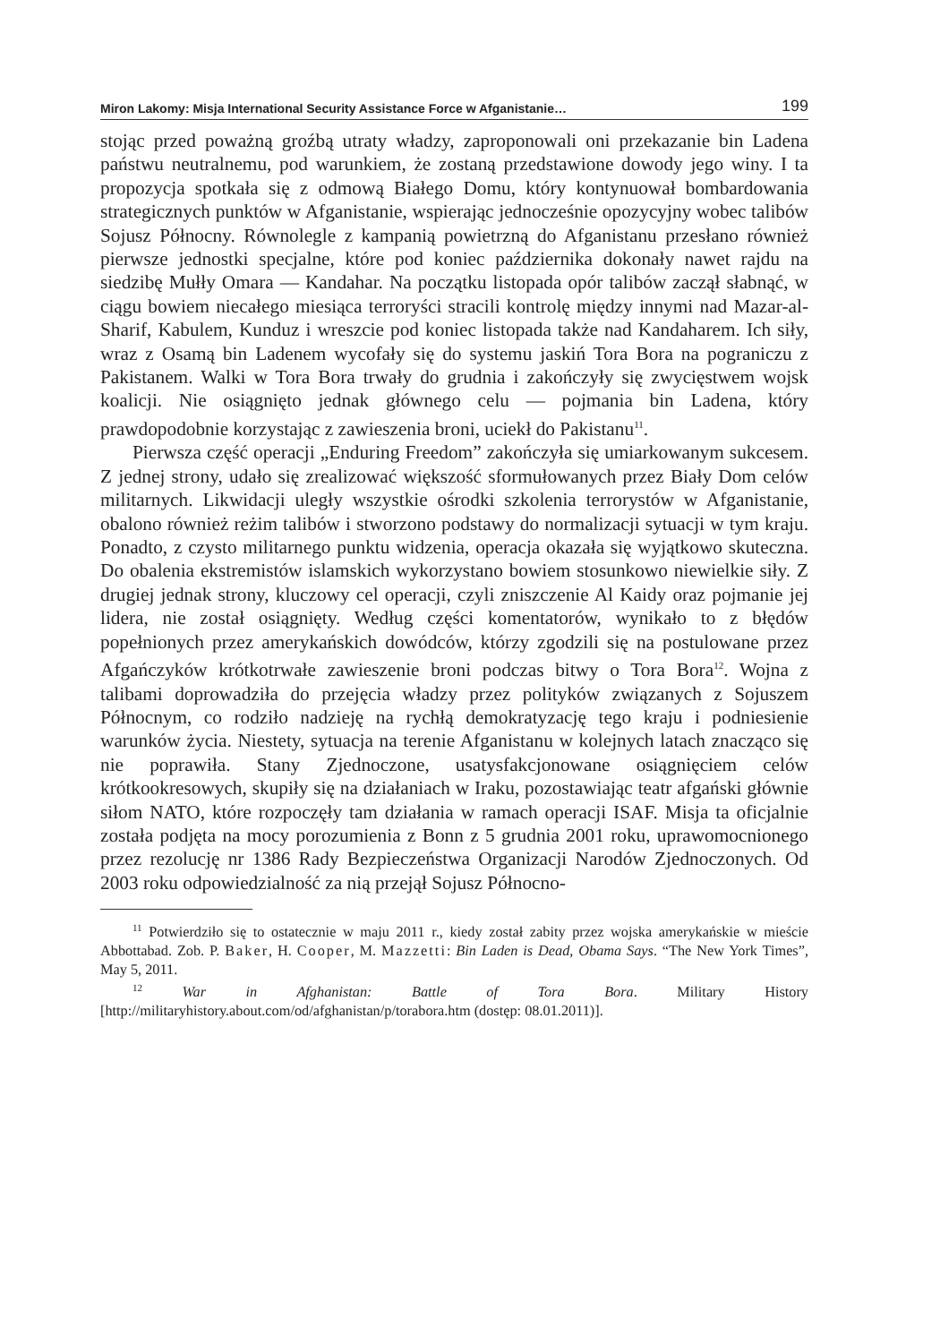Miron Lakomy: Misja International Security Assistance Force w Afganistanie… 199
stojąc przed poważną groźbą utraty władzy, zaproponowali oni przekazanie bin Ladena państwu neutralnemu, pod warunkiem, że zostaną przedstawione dowody jego winy. I ta propozycja spotkała się z odmową Białego Domu, który kontynuował bombardowania strategicznych punktów w Afganistanie, wspierając jednocześnie opozycyjny wobec talibów Sojusz Północny. Równolegle z kampanią powietrzną do Afganistanu przesłano również pierwsze jednostki specjalne, które pod koniec października dokonały nawet rajdu na siedzibę Mułły Omara — Kandahar. Na początku listopada opór talibów zaczął słabnąć, w ciągu bowiem niecałego miesiąca terroryści stracili kontrolę między innymi nad Mazar-al-Sharif, Kabulem, Kunduz i wreszcie pod koniec listopada także nad Kandaharem. Ich siły, wraz z Osamą bin Ladenem wycofały się do systemu jaskiń Tora Bora na pograniczu z Pakistanem. Walki w Tora Bora trwały do grudnia i zakończyły się zwycięstwem wojsk koalicji. Nie osiągnięto jednak głównego celu — pojmania bin Ladena, który prawdopodobnie korzystając z zawieszenia broni, uciekł do Pakistanu<sup>11</sup>.
Pierwsza część operacji „Enduring Freedom” zakończyła się umiarkowanym sukcesem. Z jednej strony, udało się zrealizować większość sformułowanych przez Biały Dom celów militarnych. Likwidacji uległy wszystkie ośrodki szkolenia terrorystów w Afganistanie, obalono również reżim talibów i stworzono podstawy do normalizacji sytuacji w tym kraju. Ponadto, z czysto militarnego punktu widzenia, operacja okazała się wyjątkowo skuteczna. Do obalenia ekstremistów islamskich wykorzystano bowiem stosunkowo niewielkie siły. Z drugiej jednak strony, kluczowy cel operacji, czyli zniszczenie Al Kaidy oraz pojmanie jej lidera, nie został osiągnięty. Według części komentatorów, wynikało to z błędów popełnionych przez amerykańskich dowódców, którzy zgodzili się na postulowane przez Afgańczyków krótkotrwałe zawieszenie broni podczas bitwy o Tora Bora<sup>12</sup>. Wojna z talibami doprowadziła do przejęcia władzy przez polityków związanych z Sojuszem Północnym, co rodziło nadzieję na rychłą demokratyzację tego kraju i podniesienie warunków życia. Niestety, sytuacja na terenie Afganistanu w kolejnych latach znacząco się nie poprawiła. Stany Zjednoczone, usatysfakcjonowane osiągnięciem celów krótkookresowych, skupiły się na działaniach w Iraku, pozostawiając teatr afgański głównie siłom NATO, które rozpoczęły tam działania w ramach operacji ISAF. Misja ta oficjalnie została podjęta na mocy porozumienia z Bonn z 5 grudnia 2001 roku, uprawomocnionego przez rezolucję nr 1386 Rady Bezpieczeństwa Organizacji Narodów Zjednoczonych. Od 2003 roku odpowiedzialność za nią przejął Sojusz Północno-
<sup>11</sup> Potwierdziło się to ostatecznie w maju 2011 r., kiedy został zabity przez wojska amerykańskie w mieście Abbottabad. Zob. P. Baker, H. Cooper, M. Mazzetti: Bin Laden is Dead, Obama Says. “The New York Times”, May 5, 2011.
<sup>12</sup> War in Afghanistan: Battle of Tora Bora. Military History [http://militaryhistory.about.com/od/afghanistan/p/torabora.htm (dostęp: 08.01.2011)].